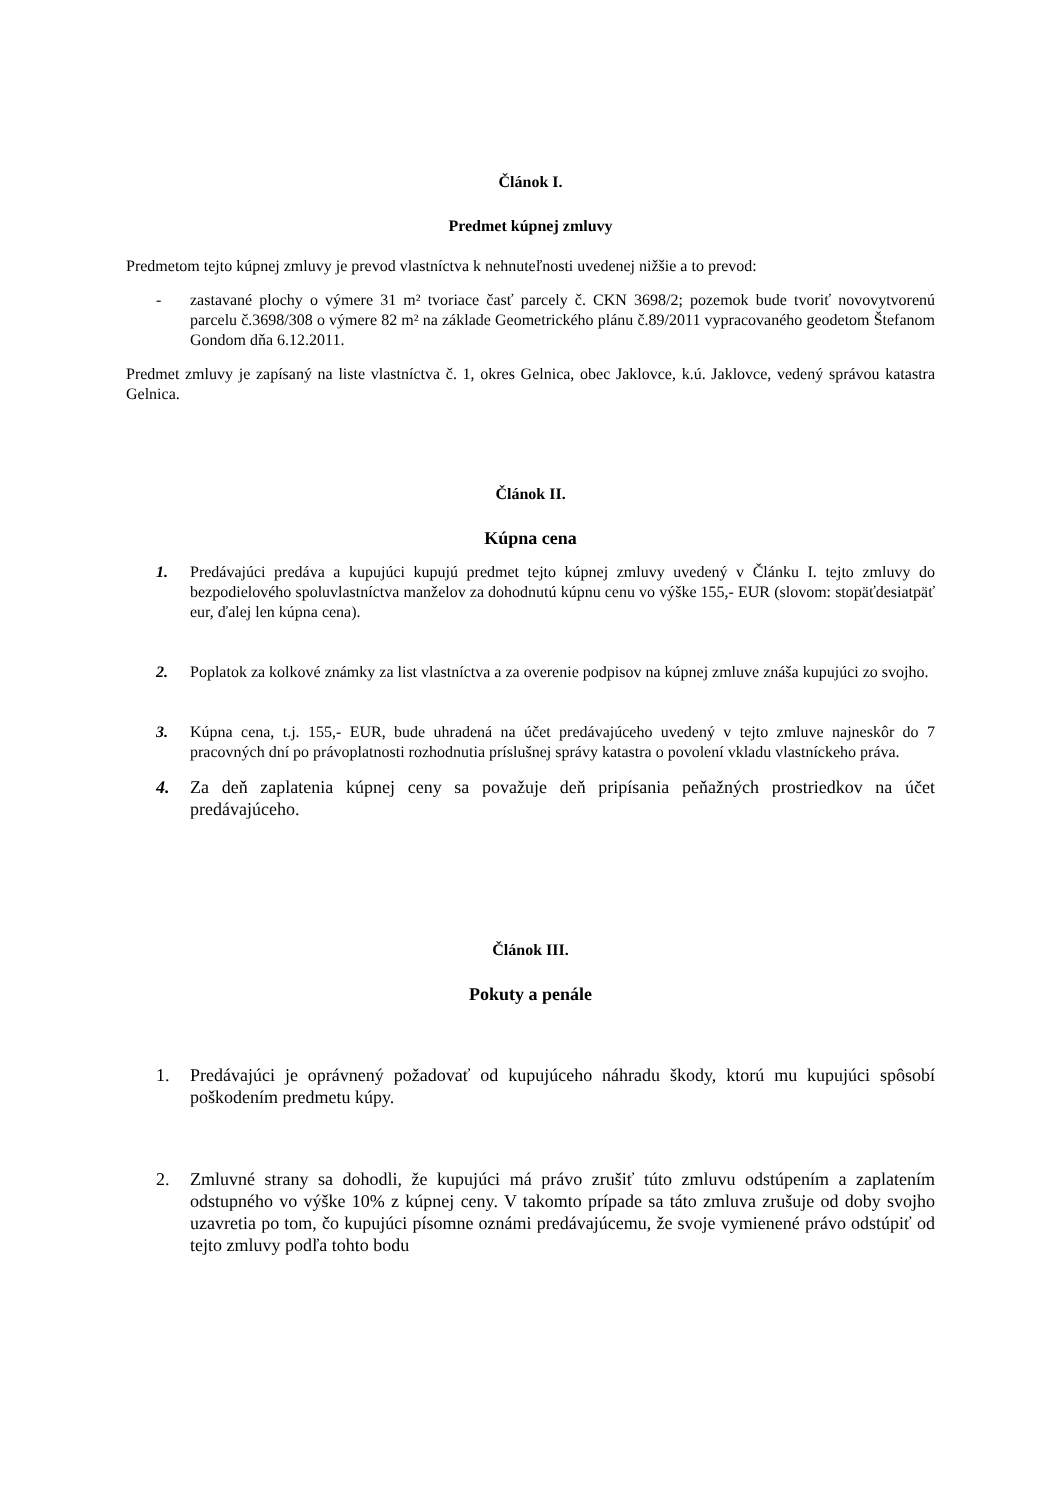Článok I.
Predmet kúpnej zmluvy
Predmetom tejto kúpnej zmluvy je prevod vlastníctva k nehnuteľnosti uvedenej nižšie a to prevod:
- zastavané plochy o výmere 31 m² tvoriace časť parcely č. CKN 3698/2; pozemok bude tvoriť novovytvorenú parcelu č.3698/308 o výmere 82 m² na základe Geometrického plánu č.89/2011 vypracovaného geodetom Štefanom Gondom dňa 6.12.2011.
Predmet zmluvy je zapísaný na liste vlastníctva č. 1, okres Gelnica, obec Jaklovce, k.ú. Jaklovce, vedený správou katastra Gelnica.
Článok II.
Kúpna cena
1. Predávajúci predáva a kupujúci kupujú predmet tejto kúpnej zmluvy uvedený v Článku I. tejto zmluvy do bezpodielového spoluvlastníctva manželov za dohodnutú kúpnu cenu vo výške 155,- EUR (slovom: stopäťdesiatpäť eur, ďalej len kúpna cena).
2. Poplatok za kolkové známky za list vlastníctva a za overenie podpisov na kúpnej zmluve znáša kupujúci zo svojho.
3. Kúpna cena, t.j. 155,- EUR, bude uhradená na účet predávajúceho uvedený v tejto zmluve najneskôr do 7 pracovných dní po právoplatnosti rozhodnutia príslušnej správy katastra o povolení vkladu vlastníckeho práva.
4. Za deň zaplatenia kúpnej ceny sa považuje deň pripísania peňažných prostriedkov na účet predávajúceho.
Článok III.
Pokuty a penále
1. Predávajúci je oprávnený požadovať od kupujúceho náhradu škody, ktorú mu kupujúci spôsobí poškodením predmetu kúpy.
2. Zmluvné strany sa dohodli, že kupujúci má právo zrušiť túto zmluvu odstúpením a zaplatením odstupného vo výške 10% z kúpnej ceny. V takomto prípade sa táto zmluva zrušuje od doby svojho uzavretia po tom, čo kupujúci písomne oznámi predávajúcemu, že svoje vymienené právo odstúpiť od tejto zmluvy podľa tohto bodu